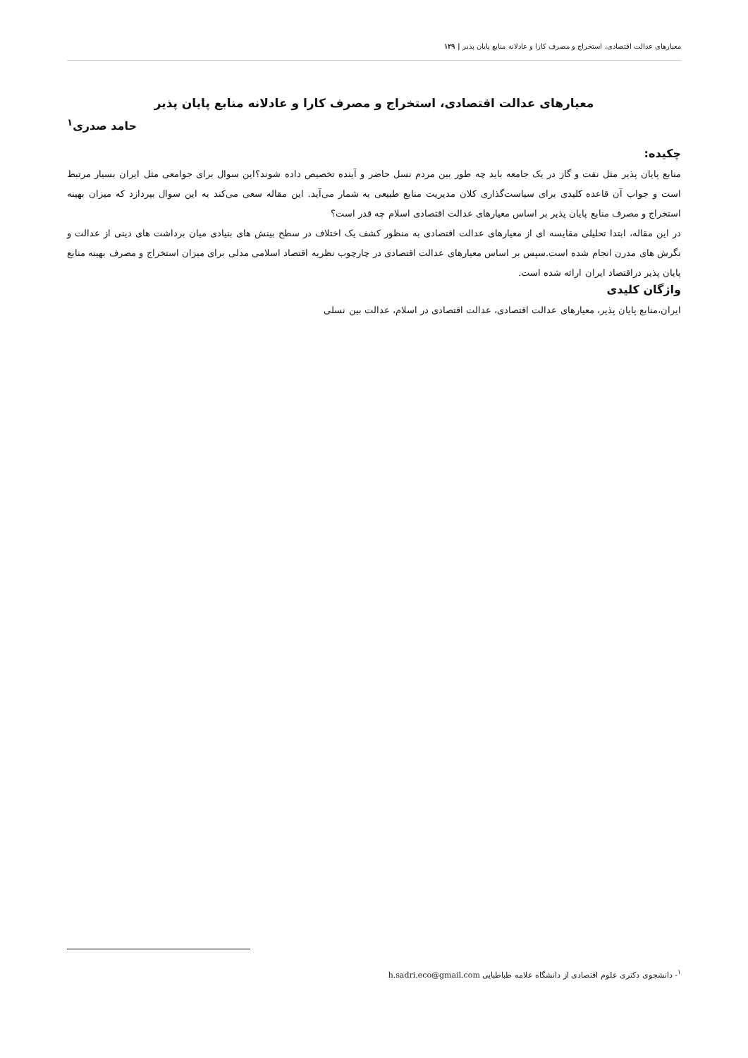معیارهای عدالت اقتصادی، استخراج و مصرف کارا و عادلانه منابع پایان پذیر | ۱۲۹
معیارهای عدالت اقتصادی، استخراج و مصرف کارا و عادلانه منابع پایان پذیر
حامد صدری<sup>۱</sup>
چکیده:
منابع پایان پذیر مثل نفت و گاز در یک جامعه باید چه طور بین مردم نسل حاضر و آینده تخصیص داده شوند؟این سوال برای جوامعی مثل ایران بسیار مرتبط است و جواب آن قاعده کلیدی برای سیاست‌گذاری کلان مدیریت منابع طبیعی به شمار می‌آید. این مقاله سعی می‌کند به این سوال بپردازد که میزان بهینه استخراج و مصرف منابع پایان پذیر بر اساس معیارهای عدالت اقتصادی اسلام چه قدر است؟
در این مقاله، ابتدا تحلیلی مقایسه ای از معیارهای عدالت اقتصادی به منظور کشف یک اختلاف در سطح بینش های بنیادی میان برداشت های دینی از عدالت و نگرش های مدرن انجام شده است.سپس بر اساس معیارهای عدالت اقتصادی در چارچوب نظریه اقتصاد اسلامی مدلی برای میزان استخراج و مصرف بهینه منابع پایان پذیر دراقتصاد ایران ارائه شده است.
واژگان کلیدی
ایران،منابع پایان پذیر، معیارهای عدالت اقتصادی، عدالت اقتصادی در اسلام، عدالت بین نسلی
<sup>۱</sup>- دانشجوی دکتری علوم اقتصادی از دانشگاه علامه طباطبایی h.sadri.eco@gmail.com